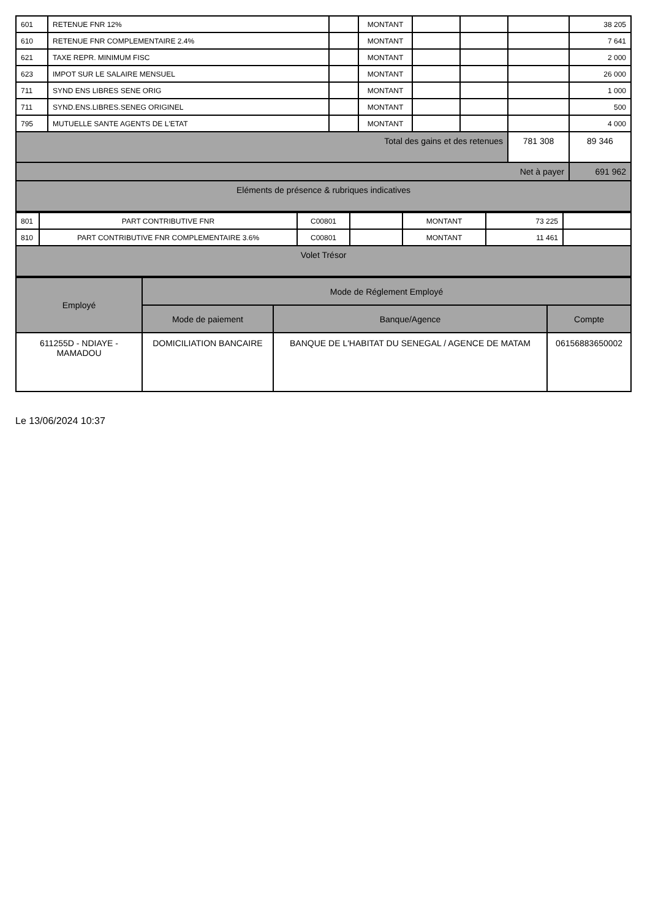| 601 | RETENUE FNR 12% | | MONTANT | | | | 38 205 |
| 610 | RETENUE FNR COMPLEMENTAIRE 2.4% | | MONTANT | | | | 7 641 |
| 621 | TAXE REPR. MINIMUM FISC | | MONTANT | | | | 2 000 |
| 623 | IMPOT SUR LE SALAIRE MENSUEL | | MONTANT | | | | 26 000 |
| 711 | SYND ENS LIBRES SENE ORIG | | MONTANT | | | | 1 000 |
| 711 | SYND.ENS.LIBRES.SENEG ORIGINEL | | MONTANT | | | | 500 |
| 795 | MUTUELLE SANTE AGENTS DE L'ETAT | | MONTANT | | | | 4 000 |
| Total des gains et des retenues | | | | | | 781 308 | 89 346 |
| Net à payer | | | | | | | 691 962 |
| Eléments de présence & rubriques indicatives | | | | | | | |
| 801 | PART CONTRIBUTIVE FNR | C00801 | | MONTANT | 73 225 | |
| 810 | PART CONTRIBUTIVE FNR COMPLEMENTAIRE 3.6% | C00801 | | MONTANT | 11 461 | |
| Volet Trésor | | | | | | |
| Employé | Mode de Réglement Employé | | |
| --- | --- | --- | --- |
| | Mode de paiement | Banque/Agence | Compte |
| 611255D - NDIAYE - MAMADOU | DOMICILIATION BANCAIRE | BANQUE DE L'HABITAT DU SENEGAL / AGENCE DE MATAM | 06156883650002 |
Le 13/06/2024 10:37